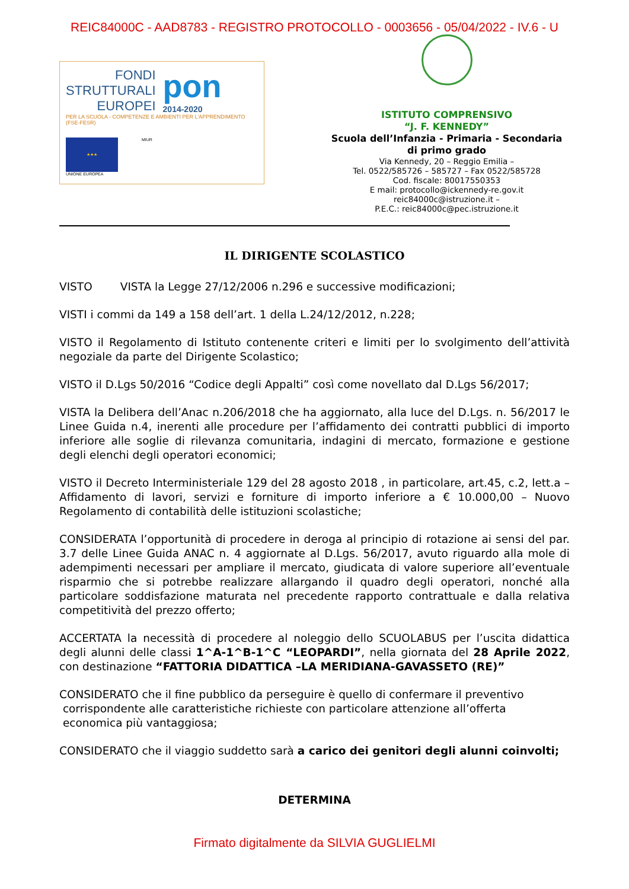REIC84000C - AAD8783 - REGISTRO PROTOCOLLO - 0003656 - 05/04/2022 - IV.6 - U
FONDI
STRUTTURALI
EUROPEI
pon
2014-2020
PER LA SCUOLA - COMPETENZE E AMBIENTI PER L'APPRENDIMENTO (FSE-FESR)
★★★
UNIONE EUROPEA
MIUR
ISTITUTO COMPRENSIVO
“J. F. KENNEDY”
Scuola dell’Infanzia - Primaria - Secondaria
di primo grado
Via Kennedy, 20 – Reggio Emilia –
Tel. 0522/585726 – 585727 – Fax 0522/585728
Cod. fiscale: 80017550353
E mail: protocollo@ickennedy-re.gov.it
reic84000c@istruzione.it –
P.E.C.: reic84000c@pec.istruzione.it
IL DIRIGENTE SCOLASTICO
VISTO VISTA la Legge 27/12/2006 n.296 e successive modificazioni;
VISTI i commi da 149 a 158 dell’art. 1 della L.24/12/2012, n.228;
VISTO il Regolamento di Istituto contenente criteri e limiti per lo svolgimento dell’attività negoziale da parte del Dirigente Scolastico;
VISTO il D.Lgs 50/2016 “Codice degli Appalti” così come novellato dal D.Lgs 56/2017;
VISTA la Delibera dell’Anac n.206/2018 che ha aggiornato, alla luce del D.Lgs. n. 56/2017 le Linee Guida n.4, inerenti alle procedure per l’affidamento dei contratti pubblici di importo inferiore alle soglie di rilevanza comunitaria, indagini di mercato, formazione e gestione degli elenchi degli operatori economici;
VISTO il Decreto Interministeriale 129 del 28 agosto 2018 , in particolare, art.45, c.2, lett.a – Affidamento di lavori, servizi e forniture di importo inferiore a € 10.000,00 – Nuovo Regolamento di contabilità delle istituzioni scolastiche;
CONSIDERATA l’opportunità di procedere in deroga al principio di rotazione ai sensi del par. 3.7 delle Linee Guida ANAC n. 4 aggiornate al D.Lgs. 56/2017, avuto riguardo alla mole di adempimenti necessari per ampliare il mercato, giudicata di valore superiore all’eventuale risparmio che si potrebbe realizzare allargando il quadro degli operatori, nonché alla particolare soddisfazione maturata nel precedente rapporto contrattuale e dalla relativa competitività del prezzo offerto;
ACCERTATA la necessità di procedere al noleggio dello SCUOLABUS per l’uscita didattica degli alunni delle classi 1^A-1^B-1^C “LEOPARDI”, nella giornata del 28 Aprile 2022, con destinazione “FATTORIA DIDATTICA –LA MERIDIANA-GAVASSETO (RE)”
CONSIDERATO che il fine pubblico da perseguire è quello di confermare il preventivo
corrispondente alle caratteristiche richieste con particolare attenzione all’offerta
economica più vantaggiosa;
CONSIDERATO che il viaggio suddetto sarà a carico dei genitori degli alunni coinvolti;
DETERMINA
Firmato digitalmente da SILVIA GUGLIELMI